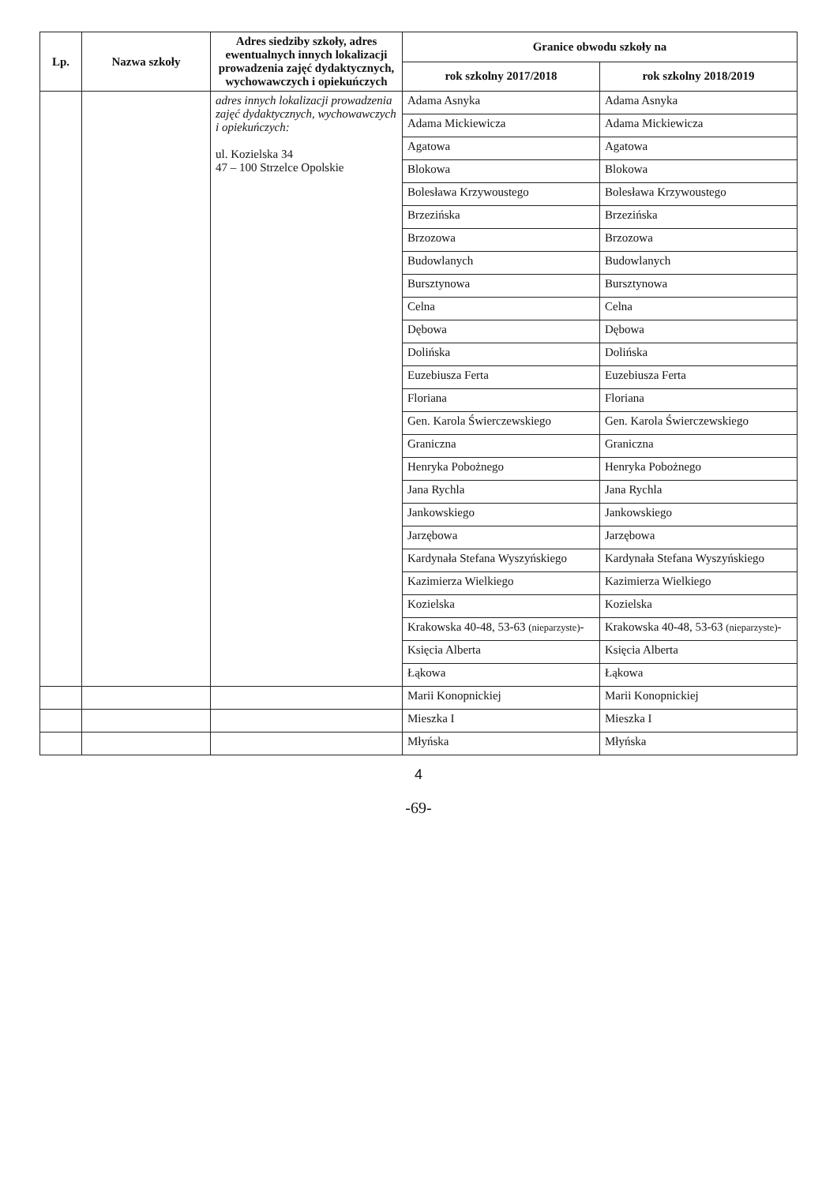| Lp. | Nazwa szkoły | Adres siedziby szkoły, adres ewentualnych innych lokalizacji prowadzenia zajęć dydaktycznych, wychowawczych i opiekuńczych | Granice obwodu szkoły na | |
| --- | --- | --- | --- | --- |
| | | | rok szkolny 2017/2018 | rok szkolny 2018/2019 |
| | | adres innych lokalizacji prowadzenia zajęć dydaktycznych, wychowawczych i opiekuńczych: ul. Kozielska 34 47 – 100 Strzelce Opolskie | Adama Asnyka | Adama Asnyka |
| | | | Adama Mickiewicza | Adama Mickiewicza |
| | | | Agatowa | Agatowa |
| | | | Blokowa | Blokowa |
| | | | Bolesława Krzywoustego | Bolesława Krzywoustego |
| | | | Brzezińska | Brzezińska |
| | | | Brzozowa | Brzozowa |
| | | | Budowlanych | Budowlanych |
| | | | Bursztynowa | Bursztynowa |
| | | | Celna | Celna |
| | | | Dębowa | Dębowa |
| | | | Dolińska | Dolińska |
| | | | Euzebiusza Ferta | Euzebiusza Ferta |
| | | | Floriana | Floriana |
| | | | Gen. Karola Świerczewskiego | Gen. Karola Świerczewskiego |
| | | | Graniczna | Graniczna |
| | | | Henryka Pobożnego | Henryka Pobożnego |
| | | | Jana Rychla | Jana Rychla |
| | | | Jankowskiego | Jankowskiego |
| | | | Jarzębowa | Jarzębowa |
| | | | Kardynała Stefana Wyszyńskiego | Kardynała Stefana Wyszyńskiego |
| | | | Kazimierza Wielkiego | Kazimierza Wielkiego |
| | | | Kozielska | Kozielska |
| | | | Krakowska 40-48, 53-63 (nieparzyste) - | Krakowska 40-48, 53-63 (nieparzyste) - |
| | | | Księcia Alberta | Księcia Alberta |
| | | | Łąkowa | Łąkowa |
| | | | Marii Konopnickiej | Marii Konopnickiej |
| | | | Mieszka I | Mieszka I |
| | | | Młyńska | Młyńska |
4
-69-